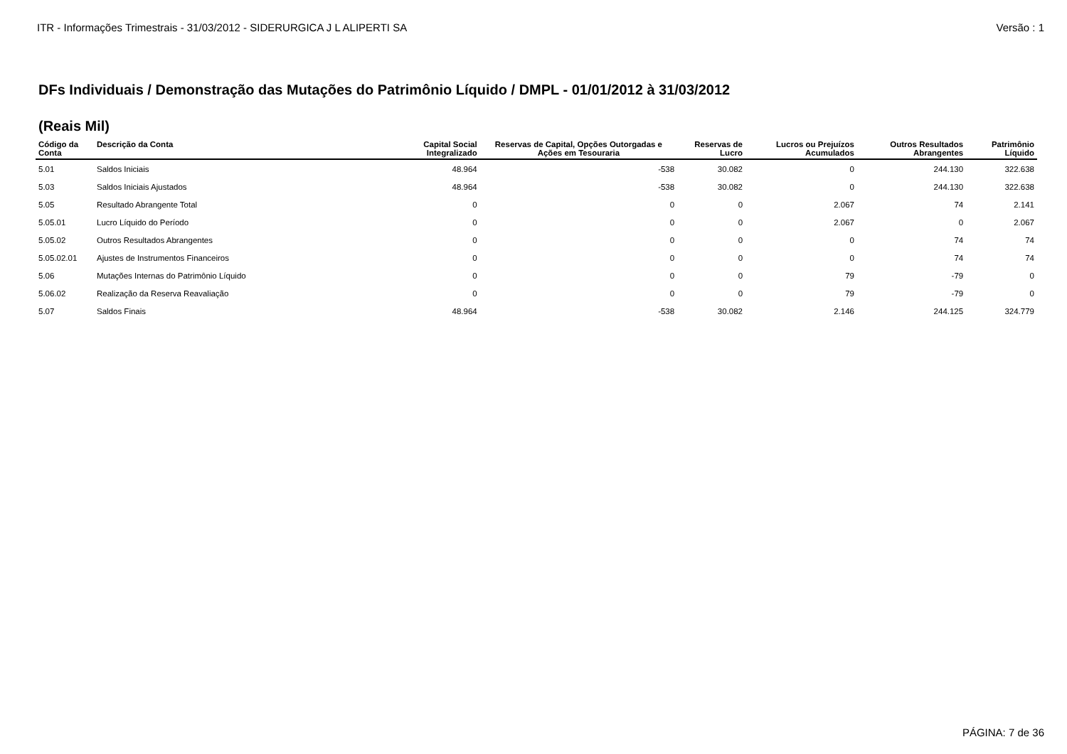ITR - Informações Trimestrais - 31/03/2012 - SIDERURGICA J L ALIPERTI SA Versão : 1
DFs Individuais / Demonstração das Mutações do Patrimônio Líquido / DMPL - 01/01/2012 à 31/03/2012
(Reais Mil)
| Código da Conta | Descrição da Conta | Capital Social Integralizado | Reservas de Capital, Opções Outorgadas e Ações em Tesouraria | Reservas de Lucro | Lucros ou Prejuízos Acumulados | Outros Resultados Abrangentes | Patrimônio Líquido |
| --- | --- | --- | --- | --- | --- | --- | --- |
| 5.01 | Saldos Iniciais | 48.964 | -538 | 30.082 | 0 | 244.130 | 322.638 |
| 5.03 | Saldos Iniciais Ajustados | 48.964 | -538 | 30.082 | 0 | 244.130 | 322.638 |
| 5.05 | Resultado Abrangente Total | 0 | 0 | 0 | 2.067 | 74 | 2.141 |
| 5.05.01 | Lucro Líquido do Período | 0 | 0 | 0 | 2.067 | 0 | 2.067 |
| 5.05.02 | Outros Resultados Abrangentes | 0 | 0 | 0 | 0 | 74 | 74 |
| 5.05.02.01 | Ajustes de Instrumentos Financeiros | 0 | 0 | 0 | 0 | 74 | 74 |
| 5.06 | Mutações Internas do Patrimônio Líquido | 0 | 0 | 0 | 79 | -79 | 0 |
| 5.06.02 | Realização da Reserva Reavaliação | 0 | 0 | 0 | 79 | -79 | 0 |
| 5.07 | Saldos Finais | 48.964 | -538 | 30.082 | 2.146 | 244.125 | 324.779 |
PÁGINA: 7 de 36